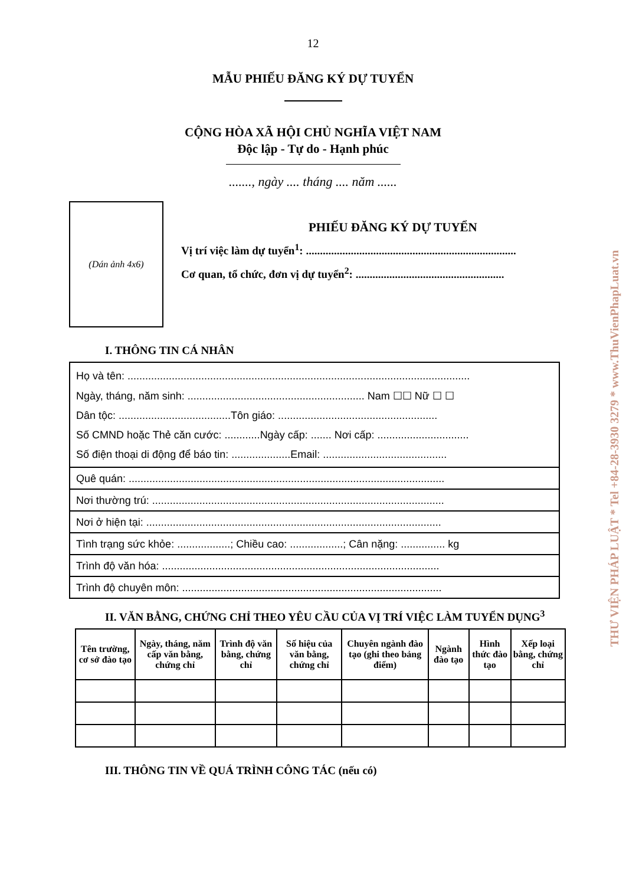12
MẪU PHIẾU ĐĂNG KÝ DỰ TUYỂN
CỘNG HÒA XÃ HỘI CHỦ NGHĨA VIỆT NAM
Độc lập - Tự do - Hạnh phúc
......., ngày .... tháng .... năm ......
(Dán ảnh 4x6)
PHIẾU ĐĂNG KÝ DỰ TUYỂN
Vị trí việc làm dự tuyển<sup>1</sup>: ...........................................................................
Cơ quan, tổ chức, đơn vị dự tuyển<sup>2</sup>: .....................................................
I. THÔNG TIN CÁ NHÂN
Họ và tên: ....................................................................................................................
Ngày, tháng, năm sinh: ............................................................ Nam ☐☐ Nữ ☐ ☐
Dân tộc: ......................................Tôn giáo: ......................................................
Số CMND hoặc Thẻ căn cước: ............Ngày cấp: ....... Nơi cấp: ...............................
Số điện thoại di động để báo tin: ....................Email: ..........................................
Quê quán: ...........................................................................................................
Nơi thường trú: ...................................................................................................
Nơi ở hiện tại: ....................................................................................................
Tình trạng sức khỏe: ..................; Chiều cao: ..................; Cân nặng: ............... kg
Trình độ văn hóa: ..............................................................................................
Trình độ chuyên môn: ........................................................................................
II. VĂN BẰNG, CHỨNG CHỈ THEO YÊU CẦU CỦA VỊ TRÍ VIỆC LÀM TUYỂN DỤNG<sup>3</sup>
| Tên trường, cơ sở đào tạo | Ngày, tháng, năm cấp văn bằng, chứng chỉ | Trình độ văn bằng, chứng chỉ | Số hiệu của văn bằng, chứng chỉ | Chuyên ngành đào tạo (ghi theo bảng điểm) | Ngành đào tạo | Hình thức đào tạo | Xếp loại bằng, chứng chỉ |
| --- | --- | --- | --- | --- | --- | --- | --- |
III. THÔNG TIN VỀ QUÁ TRÌNH CÔNG TÁC (nếu có)
THƯ VIỆN PHÁP LUẬT * Tel +84-28-3930 3279 * www.ThuVienPhapLuat.vn